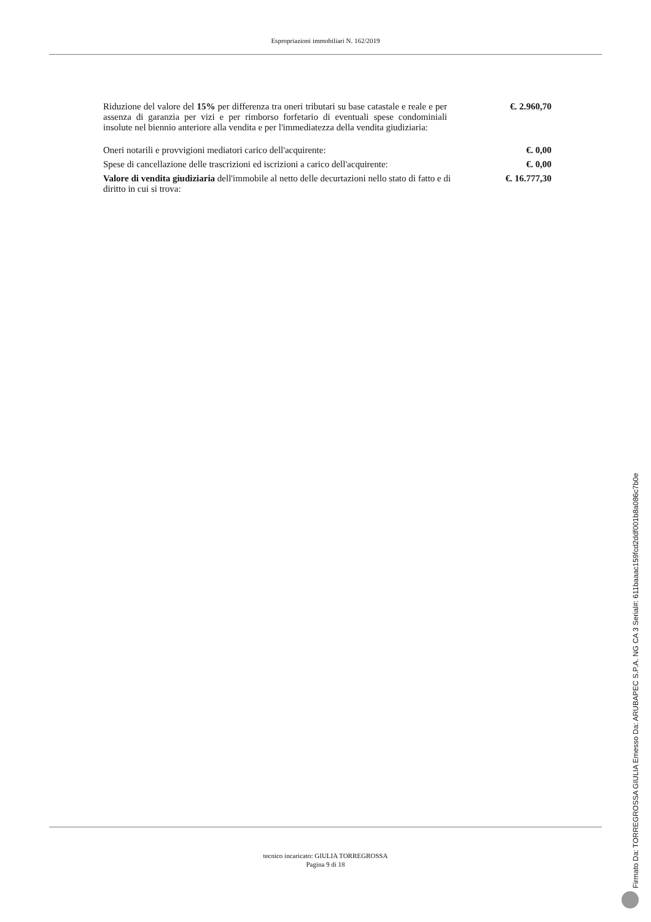Espropriazioni immobiliari N. 162/2019
| Riduzione del valore del 15% per differenza tra oneri tributari su base catastale e reale e per assenza di garanzia per vizi e per rimborso forfetario di eventuali spese condominiali insolute nel biennio anteriore alla vendita e per l'immediatezza della vendita giudiziaria: | €. 2.960,70 |
| Oneri notarili e provvigioni mediatori carico dell'acquirente: | €. 0,00 |
| Spese di cancellazione delle trascrizioni ed iscrizioni a carico dell'acquirente: | €. 0,00 |
| Valore di vendita giudiziaria dell'immobile al netto delle decurtazioni nello stato di fatto e di diritto in cui si trova: | €. 16.777,30 |
tecnico incaricato: GIULIA TORREGROSSA
Pagina 9 di 18
Firmato Da: TORREGROSSA GIULIA Emesso Da: ARUBAPEC S.P.A. NG CA 3 Serial#: 611baaac159fcd2ddf001b8a086c7b0e